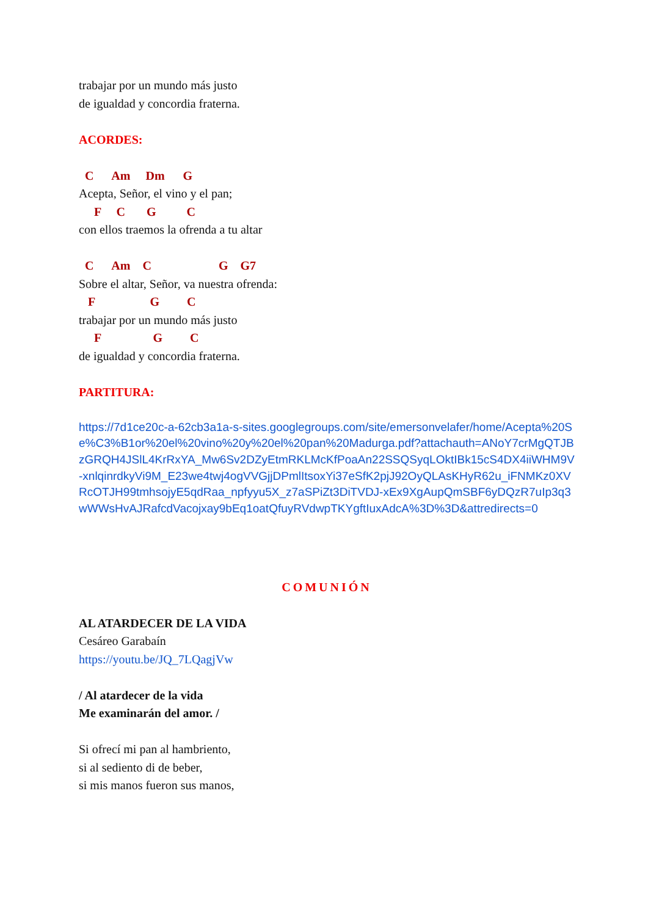trabajar por un mundo más justo
de igualdad y concordia fraterna.
ACORDES:
C Am Dm G
Acepta, Señor, el vino y el pan;
F C G C
con ellos traemos la ofrenda a tu altar
C Am C G G7
Sobre el altar, Señor, va nuestra ofrenda:
F G C
trabajar por un mundo más justo
F G C
de igualdad y concordia fraterna.
PARTITURA:
https://7d1ce20c-a-62cb3a1a-s-sites.googlegroups.com/site/emersonvelafer/home/Acepta%20Se%C3%B1or%20el%20vino%20y%20el%20pan%20Madurga.pdf?attachauth=ANoY7crMgQTJBzGRQH4JSlL4KrRxYA_Mw6Sv2DZyEtmRKLMcKfPoaAn22SSQSyqLOktIBk15cS4DX4iiWHM9V-xnlqinrdkyVi9M_E23we4twj4ogVVGjjDPmlItsoxYi37eSfK2pjJ92OyQLAsKHyR62u_iFNMKz0XVRcOTJH99tmhsojyE5qdRaa_npfyyu5X_z7aSPiZt3DiTVDJ-xEx9XgAupQmSBF6yDQzR7uIp3q3wWWsHvAJRafcdVacojxay9bEq1oatQfuyRVdwpTKYgftIuxAdcA%3D%3D&attredirects=0
COMUNIÓN
AL ATARDECER DE LA VIDA
Cesáreo Garabaín
https://youtu.be/JQ_7LQagjVw
/ Al atardecer de la vida
Me examinarán del amor. /
Si ofrecí mi pan al hambriento,
si al sediento di de beber,
si mis manos fueron sus manos,